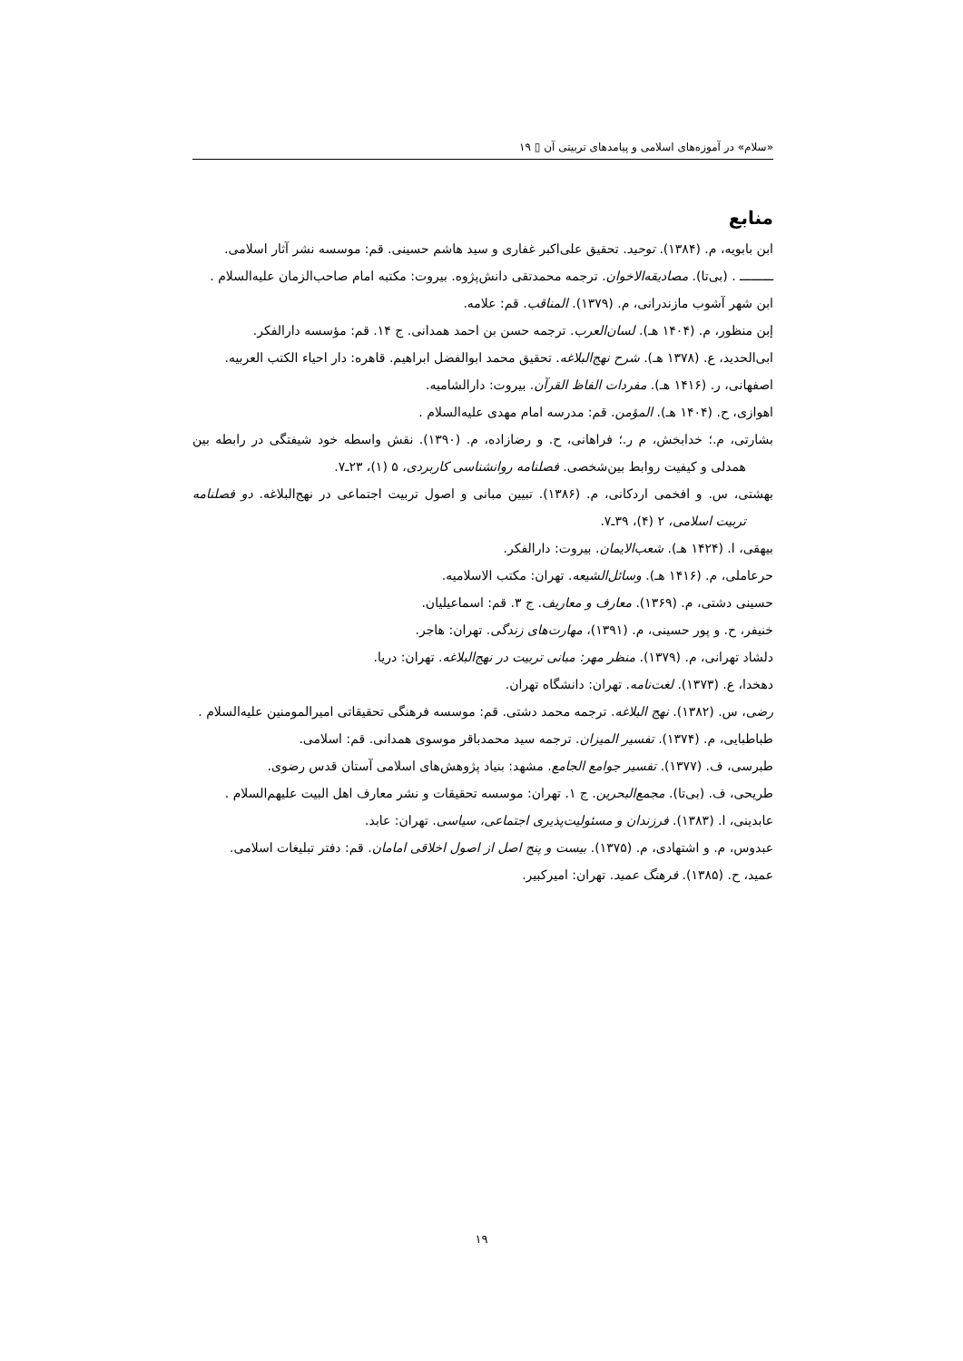«سلام» در آموزه‌های اسلامی و پیامدهای تربیتی آن ▯ ۱۹
منابع
ابن بابویه، م. (۱۳۸۴). توحید. تحقیق علی‌اکبر غفاری و سید هاشم حسینی. قم: موسسه نشر آثار اسلامی.
ـــــــــ . (بی‌تا). مصادیقه‌الاخوان. ترجمه محمدتقی دانش‌پژوه. بیروت: مکتبه امام صاحب‌الزمان علیه‌السلام .
ابن شهر آشوب مازندرانی، م. (۱۳۷۹). المناقب. قم: علامه.
إبن منظور، م. (۱۴۰۴ هـ). لسان‌العرب. ترجمه حسن بن احمد همدانی. ج ۱۴. قم: مؤسسه دارالفکر.
ابی‌الحدید، ع. (۱۳۷۸ هـ). شرح نهج‌البلاغه. تحقیق محمد ابوالفضل ابراهیم. قاهره: دار احیاء الکتب العربیه.
اصفهانی، ر. (۱۴۱۶ هـ). مفردات الفاظ القرآن. بیروت: دارالشامیه.
اهوازی، ح. (۱۴۰۴ هـ). المؤمن. قم: مدرسه امام مهدی علیه‌السلام .
بشارتی، م.؛ خدابخش، م ر.؛ فراهانی، ح. و رضازاده، م. (۱۳۹۰). نقش واسطه خود شیفتگی در رابطه بین همدلی و کیفیت روابط بین‌شخصی. فصلنامه روانشناسی کاربردی، ۵ (۱)، ۲۳ـ۷.
بهشتی، س. و افخمی اردکانی، م. (۱۳۸۶). تبیین مبانی و اصول تربیت اجتماعی در نهج‌البلاغه. دو فصلنامه تربیت اسلامی، ۲ (۴)، ۳۹ـ۷.
بیهقی، ا. (۱۴۲۴ هـ). شعب‌الایمان. بیروت: دارالفکر.
حرعاملی، م. (۱۴۱۶ هـ). وسائل‌الشیعه. تهران: مکتب الاسلامیه.
حسینی دشتی، م. (۱۳۶۹). معارف و معاریف. ج ۳. قم: اسماعیلیان.
خنیفر، ح. و پور حسینی، م. (۱۳۹۱)، مهارت‌های زندگی. تهران: هاجر.
دلشاد تهرانی، م. (۱۳۷۹). منظر مهر: مبانی تربیت در نهج‌البلاغه. تهران: دریا.
دهخدا، ع. (۱۳۷۳). لغت‌نامه. تهران: دانشگاه تهران.
رضی، س. (۱۳۸۲). نهج البلاغه. ترجمه محمد دشتی. قم: موسسه فرهنگی تحقیقاتی امیرالمومنین علیه‌السلام .
طباطبایی، م. (۱۳۷۴). تفسیر المیزان. ترجمه سید محمدباقر موسوی همدانی. قم: اسلامی.
طبرسی، ف. (۱۳۷۷). تفسیر جوامع الجامع. مشهد: بنیاد پژوهش‌های اسلامی آستان قدس رضوی.
طریحی، ف. (بی‌تا). مجمع‌البحرین. ج ۱. تهران: موسسه تحقیقات و نشر معارف اهل البیت علیهم‌السلام .
عابدینی، ا. (۱۳۸۳). فرزندان و مسئولیت‌پذیری اجتماعی، سیاسی. تهران: عابد.
عبدوس، م. و اشتهادی، م. (۱۳۷۵). بیست و پنج اصل از اصول اخلاقی امامان. قم: دفتر تبلیغات اسلامی.
عمید، ح. (۱۳۸۵). فرهنگ عمید. تهران: امیرکبیر.
۱۹